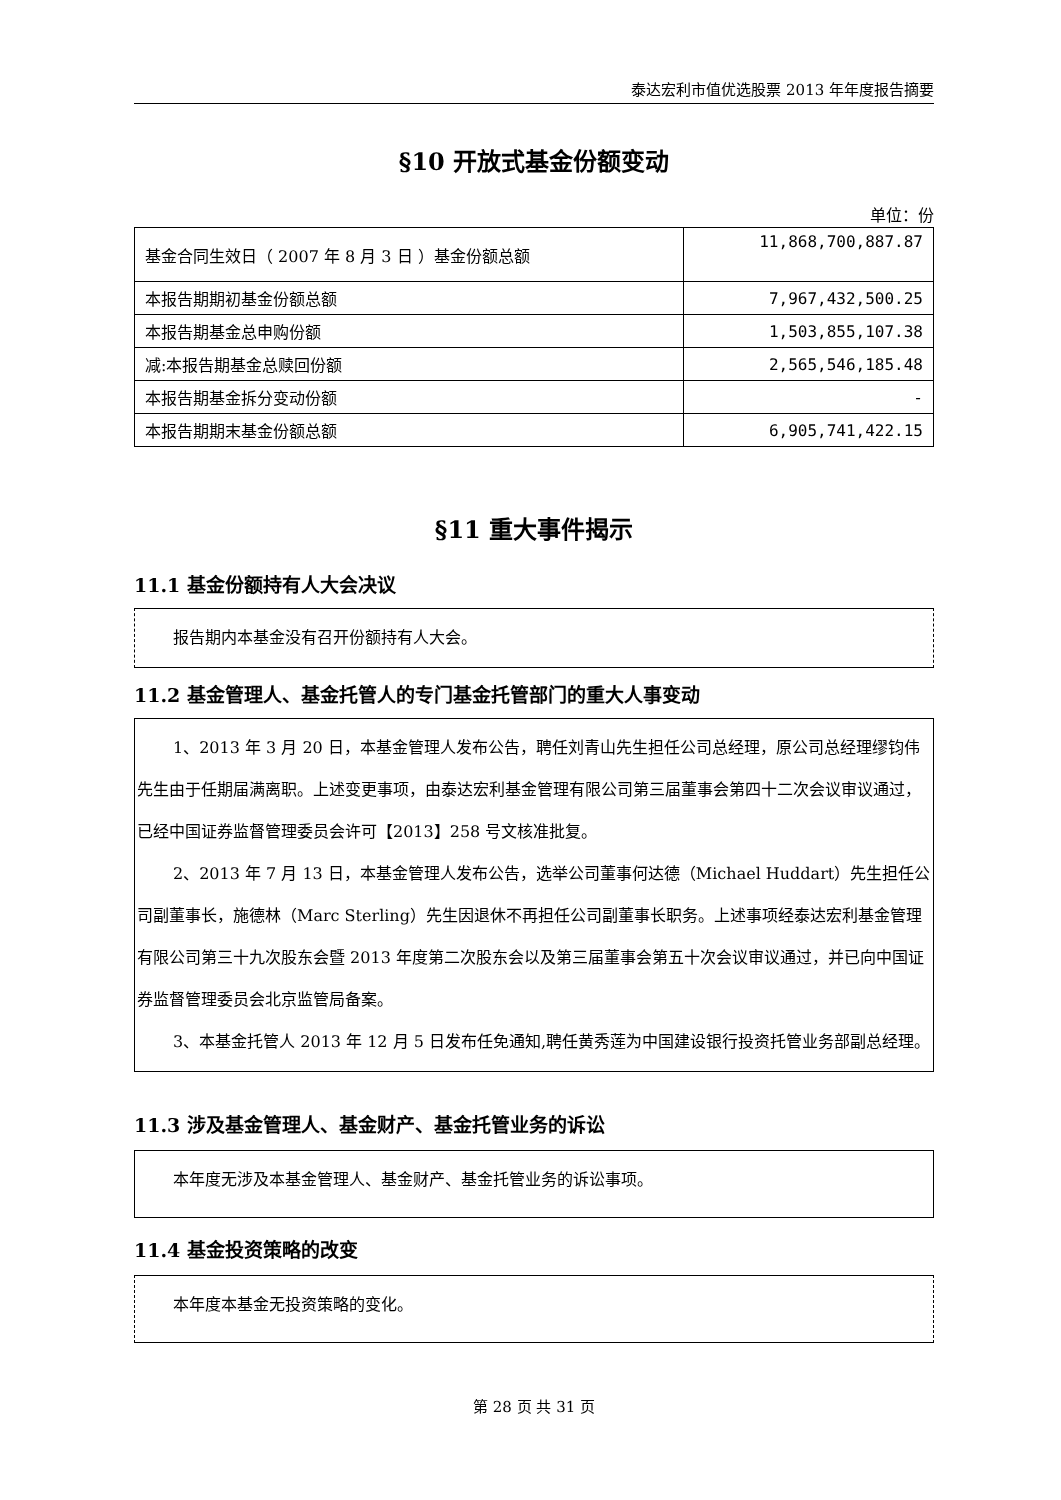泰达宏利市值优选股票 2013 年年度报告摘要
§10 开放式基金份额变动
单位：份
| 基金合同生效日（ 2007 年 8 月 3 日 ）基金份额总额 | 11,868,700,887.87 |
| 本报告期期初基金份额总额 | 7,967,432,500.25 |
| 本报告期基金总申购份额 | 1,503,855,107.38 |
| 减:本报告期基金总赎回份额 | 2,565,546,185.48 |
| 本报告期基金拆分变动份额 | - |
| 本报告期期末基金份额总额 | 6,905,741,422.15 |
§11 重大事件揭示
11.1 基金份额持有人大会决议
报告期内本基金没有召开份额持有人大会。
11.2 基金管理人、基金托管人的专门基金托管部门的重大人事变动
1、2013 年 3 月 20 日，本基金管理人发布公告，聘任刘青山先生担任公司总经理，原公司总经理缪钧伟先生由于任期届满离职。上述变更事项，由泰达宏利基金管理有限公司第三届董事会第四十二次会议审议通过，已经中国证券监督管理委员会许可【2013】258 号文核准批复。
2、2013 年 7 月 13 日，本基金管理人发布公告，选举公司董事何达德（Michael Huddart）先生担任公司副董事长，施德林（Marc Sterling）先生因退休不再担任公司副董事长职务。上述事项经泰达宏利基金管理有限公司第三十九次股东会暨 2013 年度第二次股东会以及第三届董事会第五十次会议审议通过，并已向中国证券监督管理委员会北京监管局备案。
3、本基金托管人 2013 年 12 月 5 日发布任免通知,聘任黄秀莲为中国建设银行投资托管业务部副总经理。
11.3 涉及基金管理人、基金财产、基金托管业务的诉讼
本年度无涉及本基金管理人、基金财产、基金托管业务的诉讼事项。
11.4 基金投资策略的改变
本年度本基金无投资策略的变化。
第 28 页 共 31 页